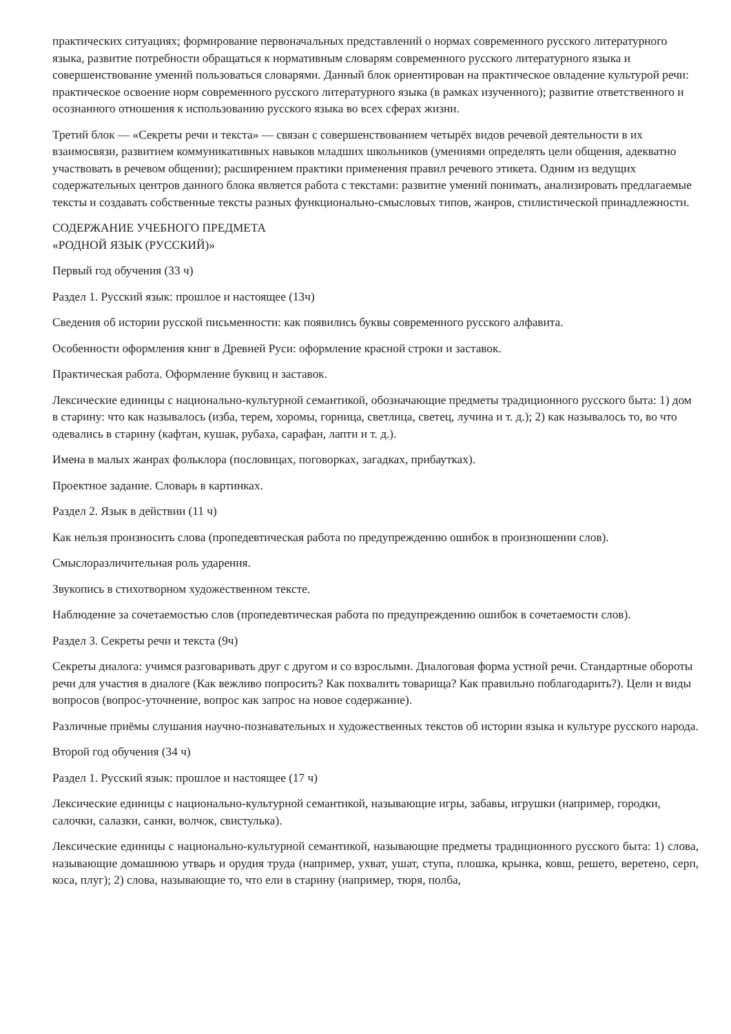практических ситуациях; формирование первоначальных представлений о нормах современного русского литературного языка, развитие потребности обращаться к нормативным словарям современного русского литературного языка и совершенствование умений пользоваться словарями. Данный блок ориентирован на практическое овладение культурой речи: практическое освоение норм современного русского литературного языка (в рамках изученного); развитие ответственного и осознанного отношения к использованию русского языка во всех сферах жизни.
Третий блок — «Секреты речи и текста» — связан с совершенствованием четырёх видов речевой деятельности в их взаимосвязи, развитием коммуникативных навыков младших школьников (умениями определять цели общения, адекватно участвовать в речевом общении); расширением практики применения правил речевого этикета. Одним из ведущих содержательных центров данного блока является работа с текстами: развитие умений понимать, анализировать предлагаемые тексты и создавать собственные тексты разных функционально-смысловых типов, жанров, стилистической принадлежности.
СОДЕРЖАНИЕ УЧЕБНОГО ПРЕДМЕТА
«РОДНОЙ ЯЗЫК (РУССКИЙ)»
Первый год обучения (33 ч)
Раздел 1. Русский язык: прошлое и настоящее (13ч)
Сведения об истории русской письменности: как появились буквы современного русского алфавита.
Особенности оформления книг в Древней Руси: оформление красной строки и заставок.
Практическая работа. Оформление буквиц и заставок.
Лексические единицы с национально-культурной семантикой, обозначающие предметы традиционного русского быта: 1) дом в старину: что как называлось (изба, терем, хоромы, горница, светлица, светец, лучина и т. д.); 2) как называлось то, во что одевались в старину (кафтан, кушак, рубаха, сарафан, лапти и т. д.).
Имена в малых жанрах фольклора (пословицах, поговорках, загадках, прибаутках).
Проектное задание. Словарь в картинках.
Раздел 2. Язык в действии (11 ч)
Как нельзя произносить слова (пропедевтическая работа по предупреждению ошибок в произношении слов).
Смыслоразличительная роль ударения.
Звукопись в стихотворном художественном тексте.
Наблюдение за сочетаемостью слов (пропедевтическая работа по предупреждению ошибок в сочетаемости слов).
Раздел 3. Секреты речи и текста (9ч)
Секреты диалога: учимся разговаривать друг с другом и со взрослыми. Диалоговая форма устной речи. Стандартные обороты речи для участия в диалоге (Как вежливо попросить? Как похвалить товарища? Как правильно поблагодарить?). Цели и виды вопросов (вопрос-уточнение, вопрос как запрос на новое содержание).
Различные приёмы слушания научно-познавательных и художественных текстов об истории языка и культуре русского народа.
Второй год обучения (34 ч)
Раздел 1. Русский язык: прошлое и настоящее (17 ч)
Лексические единицы с национально-культурной семантикой, называющие игры, забавы, игрушки (например, городки, салочки, салазки, санки, волчок, свистулька).
Лексические единицы с национально-культурной семантикой, называющие предметы традиционного русского быта: 1) слова, называющие домашнюю утварь и орудия труда (например, ухват, ушат, ступа, плошка, крынка, ковш, решето, веретено, серп, коса, плуг); 2) слова, называющие то, что ели в старину (например, тюря, полба,